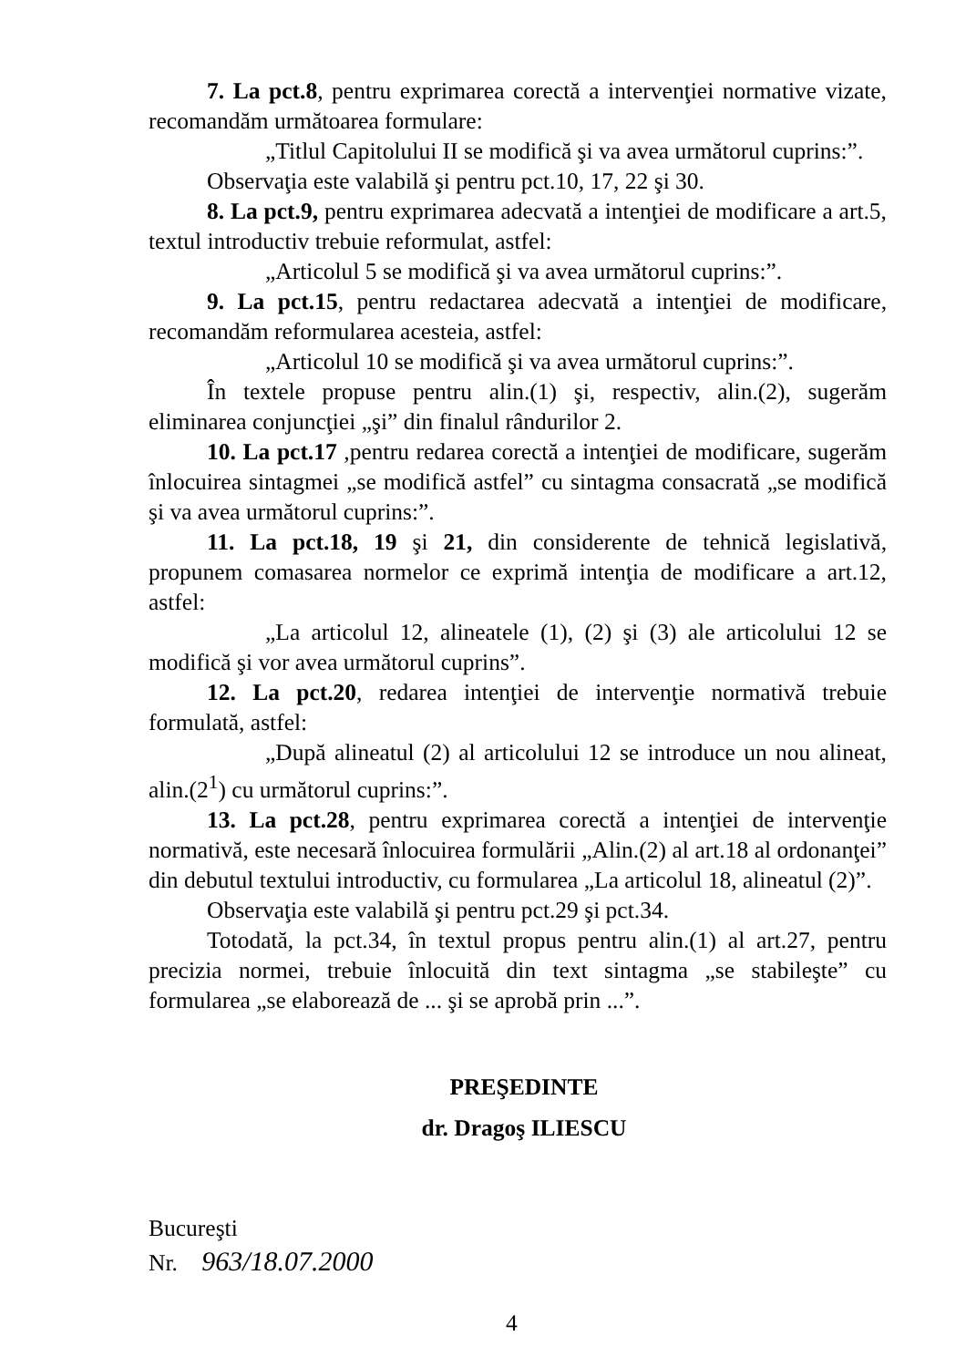7. La pct.8, pentru exprimarea corectă a intervenţiei normative vizate, recomandăm următoarea formulare:
„Titlul Capitolului II se modifică şi va avea următorul cuprins:”.
Observaţia este valabilă şi pentru pct.10, 17, 22 şi 30.
8. La pct.9, pentru exprimarea adecvată a intenţiei de modificare a art.5, textul introductiv trebuie reformulat, astfel:
„Articolul 5 se modifică şi va avea următorul cuprins:”.
9. La pct.15, pentru redactarea adecvată a intenţiei de modificare, recomandăm reformularea acesteia, astfel:
„Articolul 10 se modifică şi va avea următorul cuprins:”.
În textele propuse pentru alin.(1) şi, respectiv, alin.(2), sugerăm eliminarea conjuncţiei „şi” din finalul rândurilor 2.
10. La pct.17 ,pentru redarea corectă a intenţiei de modificare, sugerăm înlocuirea sintagmei „se modifică astfel” cu sintagma consacrată „se modifică şi va avea următorul cuprins:”.
11. La pct.18, 19 şi 21, din considerente de tehnică legislativă, propunem comasarea normelor ce exprimă intenţia de modificare a art.12, astfel:
„La articolul 12, alineatele (1), (2) şi (3) ale articolului 12 se modifică şi vor avea următorul cuprins”.
12. La pct.20, redarea intenţiei de intervenţie normativă trebuie formulată, astfel:
„După alineatul (2) al articolului 12 se introduce un nou alineat, alin.(2<sup>1</sup>) cu următorul cuprins:”.
13. La pct.28, pentru exprimarea corectă a intenţiei de intervenţie normativă, este necesară înlocuirea formulării „Alin.(2) al art.18 al ordonanţei” din debutul textului introductiv, cu formularea „La articolul 18, alineatul (2)”.
Observaţia este valabilă şi pentru pct.29 şi pct.34.
Totodată, la pct.34, în textul propus pentru alin.(1) al art.27, pentru precizia normei, trebuie înlocuită din text sintagma „se stabileşte” cu formularea „se elaborează de ... şi se aprobă prin ...”.
PREŞEDINTE
dr. Dragoş ILIESCU
Bucureşti
Nr. 963/18.07.2000
4